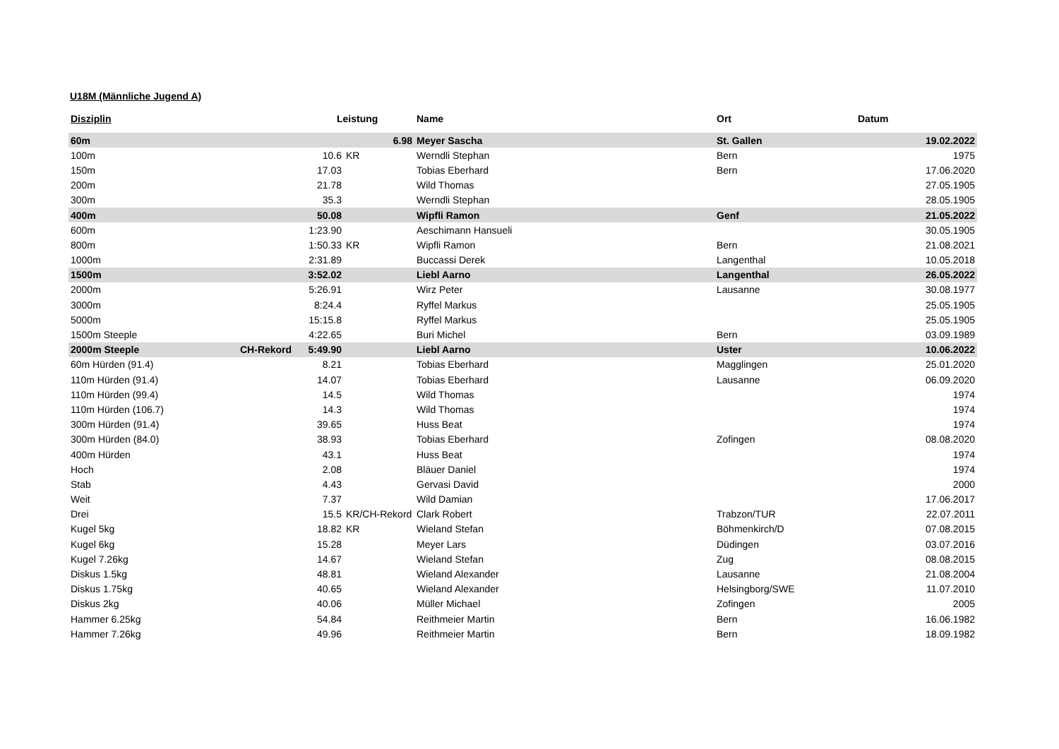U18M (Männliche Jugend A)
| Disziplin | | Leistung | | Name | Ort | Datum |
| --- | --- | --- | --- | --- | --- | --- |
| 60m | | 6.98 | | Meyer Sascha | St. Gallen | 19.02.2022 |
| 100m | | 10.6 | KR | Werndli Stephan | Bern | 1975 |
| 150m | | 17.03 | | Tobias Eberhard | Bern | 17.06.2020 |
| 200m | | 21.78 | | Wild Thomas | | 27.05.1905 |
| 300m | | 35.3 | | Werndli Stephan | | 28.05.1905 |
| 400m | | 50.08 | | Wipfli Ramon | Genf | 21.05.2022 |
| 600m | | 1:23.90 | | Aeschimann Hansueli | | 30.05.1905 |
| 800m | | 1:50.33 | KR | Wipfli Ramon | Bern | 21.08.2021 |
| 1000m | | 2:31.89 | | Buccassi Derek | Langenthal | 10.05.2018 |
| 1500m | | 3:52.02 | | Liebl Aarno | Langenthal | 26.05.2022 |
| 2000m | | 5:26.91 | | Wirz Peter | Lausanne | 30.08.1977 |
| 3000m | | 8:24.4 | | Ryffel Markus | | 25.05.1905 |
| 5000m | | 15:15.8 | | Ryffel Markus | | 25.05.1905 |
| 1500m Steeple | | 4:22.65 | | Buri Michel | Bern | 03.09.1989 |
| 2000m Steeple | CH-Rekord | 5:49.90 | | Liebl Aarno | Uster | 10.06.2022 |
| 60m Hürden (91.4) | | 8.21 | | Tobias Eberhard | Magglingen | 25.01.2020 |
| 110m Hürden (91.4) | | 14.07 | | Tobias Eberhard | Lausanne | 06.09.2020 |
| 110m Hürden (99.4) | | 14.5 | | Wild Thomas | | 1974 |
| 110m Hürden (106.7) | | 14.3 | | Wild Thomas | | 1974 |
| 300m Hürden (91.4) | | 39.65 | | Huss Beat | | 1974 |
| 300m Hürden (84.0) | | 38.93 | | Tobias Eberhard | Zofingen | 08.08.2020 |
| 400m Hürden | | 43.1 | | Huss Beat | | 1974 |
| Hoch | | 2.08 | | Bläuer Daniel | | 1974 |
| Stab | | 4.43 | | Gervasi David | | 2000 |
| Weit | | 7.37 | | Wild Damian | | 17.06.2017 |
| Drei | | 15.5 | KR/CH-Rekord | Clark Robert | Trabzon/TUR | 22.07.2011 |
| Kugel 5kg | | 18.82 | KR | Wieland Stefan | Böhmenkirch/D | 07.08.2015 |
| Kugel 6kg | | 15.28 | | Meyer Lars | Düdingen | 03.07.2016 |
| Kugel 7.26kg | | 14.67 | | Wieland Stefan | Zug | 08.08.2015 |
| Diskus 1.5kg | | 48.81 | | Wieland Alexander | Lausanne | 21.08.2004 |
| Diskus 1.75kg | | 40.65 | | Wieland Alexander | Helsingborg/SWE | 11.07.2010 |
| Diskus 2kg | | 40.06 | | Müller Michael | Zofingen | 2005 |
| Hammer 6.25kg | | 54.84 | | Reithmeier Martin | Bern | 16.06.1982 |
| Hammer 7.26kg | | 49.96 | | Reithmeier Martin | Bern | 18.09.1982 |